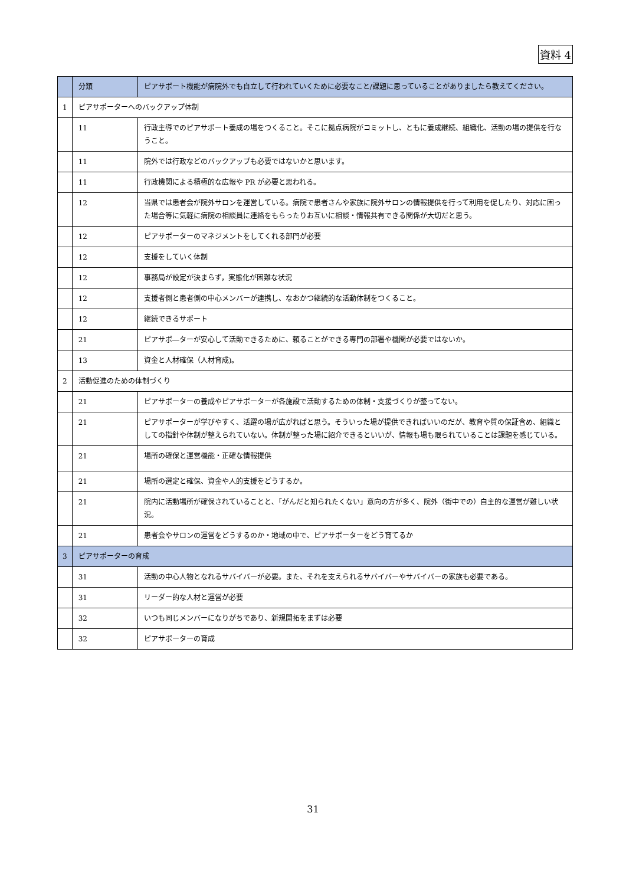資料 4
| | 分類 | ピアサポート機能が病院外でも自立して行われていくために必要なこと/課題に思っていることがありましたら教えてください。 |
| --- | --- | --- |
| 1 | ピアサポーターへのバックアップ体制 | |
| | 11 | 行政主導でのピアサポート養成の場をつくること。そこに拠点病院がコミットし、ともに養成継続、組織化、活動の場の提供を行なうこと。 |
| | 11 | 院外では行政などのバックアップも必要ではないかと思います。 |
| | 11 | 行政機関による積極的な広報や PR が必要と思われる。 |
| | 12 | 当県では患者会が院外サロンを運営している。病院で患者さんや家族に院外サロンの情報提供を行って利用を促したり、対応に困った場合等に気軽に病院の相談員に連絡をもらったりお互いに相談・情報共有できる関係が大切だと思う。 |
| | 12 | ピアサポーターのマネジメントをしてくれる部門が必要 |
| | 12 | 支援をしていく体制 |
| | 12 | 事務局が設定が決まらず，実態化が困難な状況 |
| | 12 | 支援者側と患者側の中心メンバーが連携し、なおかつ継続的な活動体制をつくること。 |
| | 12 | 継続できるサポート |
| | 21 | ピアサポ―ターが安心して活動できるために、頼ることができる専門の部署や機関が必要ではないか。 |
| | 13 | 資金と人材確保（人材育成)。 |
| 2 | 活動促進のための体制づくり | |
| | 21 | ピアサポーターの養成やピアサポーターが各施設で活動するための体制・支援づくりが整ってない。 |
| | 21 | ピアサポーターが学びやすく、活躍の場が広がればと思う。そういった場が提供できればいいのだが、教育や質の保証含め、組織としての指針や体制が整えられていない。体制が整った場に紹介できるといいが、情報も場も限られていることは課題を感じている。 |
| | 21 | 場所の確保と運営機能・正確な情報提供 |
| | 21 | 場所の選定と確保、資金や人的支援をどうするか。 |
| | 21 | 院内に活動場所が確保されていることと､「がんだと知られたくない」意向の方が多く、院外（街中での）自主的な運営が難しい状況。 |
| | 21 | 患者会やサロンの運営をどうするのか・地域の中で、ピアサポーターをどう育てるか |
| 3 | ピアサポーターの育成 | |
| | 31 | 活動の中心人物となれるサバイバーが必要。また、それを支えられるサバイバーやサバイバーの家族も必要である。 |
| | 31 | リーダー的な人材と運営が必要 |
| | 32 | いつも同じメンバーになりがちであり、新規開拓をまずは必要 |
| | 32 | ピアサポーターの育成 |
31